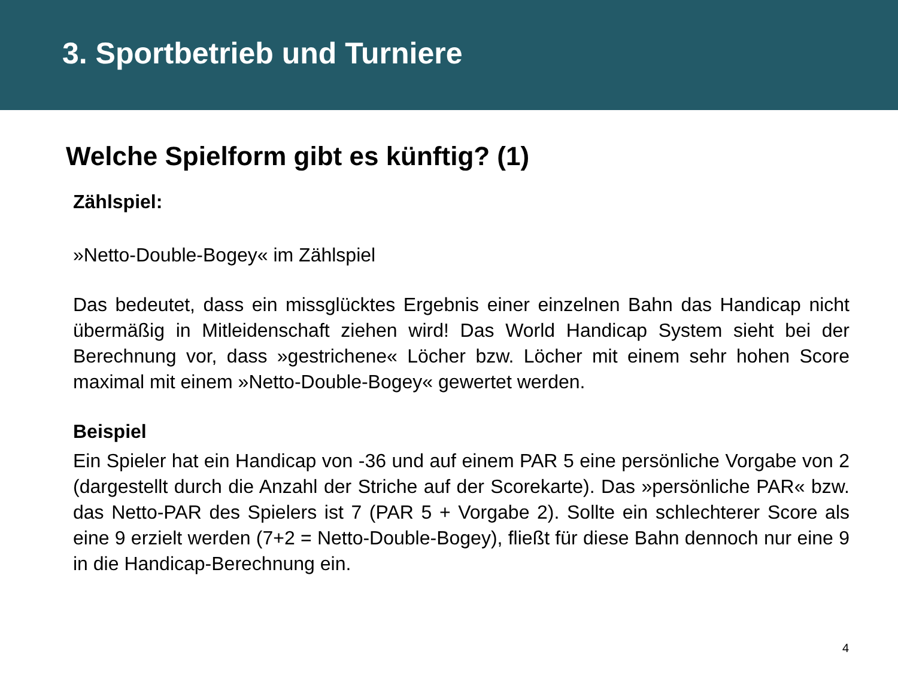3. Sportbetrieb und Turniere
Welche Spielform gibt es künftig? (1)
Zählspiel:
»Netto-Double-Bogey« im Zählspiel
Das bedeutet, dass ein missglücktes Ergebnis einer einzelnen Bahn das Handicap nicht übermäßig in Mitleidenschaft ziehen wird! Das World Handicap System sieht bei der Berechnung vor, dass »gestrichene« Löcher bzw. Löcher mit einem sehr hohen Score maximal mit einem »Netto-Double-Bogey« gewertet werden.
Beispiel
Ein Spieler hat ein Handicap von -36 und auf einem PAR 5 eine persönliche Vorgabe von 2 (dargestellt durch die Anzahl der Striche auf der Scorekarte). Das »persönliche PAR« bzw. das Netto-PAR des Spielers ist 7 (PAR 5 + Vorgabe 2). Sollte ein schlechterer Score als eine 9 erzielt werden (7+2 = Netto-Double-Bogey), fließt für diese Bahn dennoch nur eine 9 in die Handicap-Berechnung ein.
4